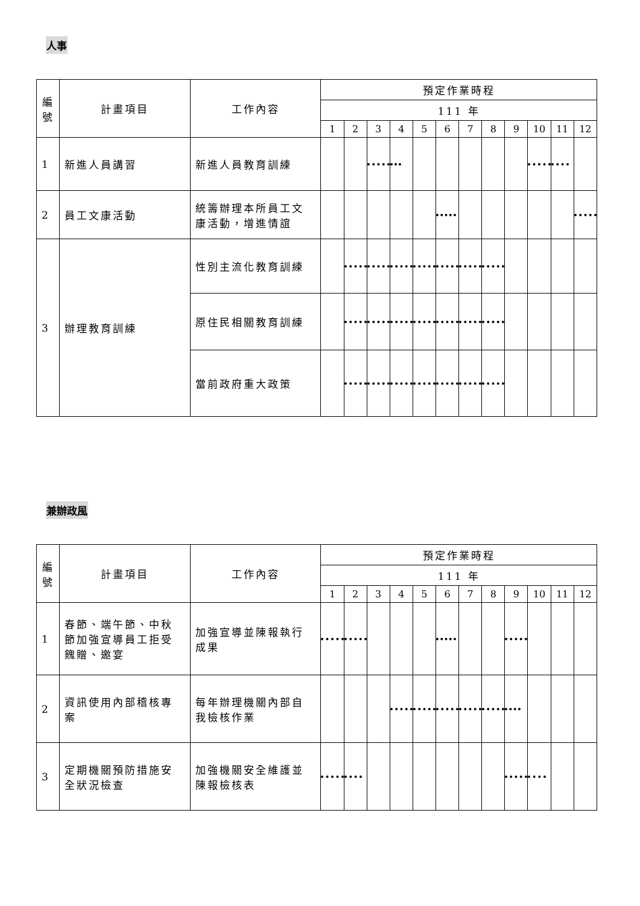人事
| 編 號 | 計畫項目 | 工作內容 | 預定作業時程 | | | | | | | | | | | |
| --- | --- | --- | --- | --- | --- | --- | --- | --- | --- | --- | --- | --- | --- | --- |
| | | | 111 年 | | | | | | | | | | | |
| | | | 1 | 2 | 3 | 4 | 5 | 6 | 7 | 8 | 9 | 10 | 11 | 12 |
| 1 | 新進人員講習 | 新進人員教育訓練 | | | | | | | | | | | | |
| 2 | 員工文康活動 | 統籌辦理本所員工文康活動，增進情誼 | | | | | | | | | | | | |
| 3 | 辦理教育訓練 | 性別主流化教育訓練 | | | | | | | | | | | | |
| | | 原住民相關教育訓練 | | | | | | | | | | | | |
| | | 當前政府重大政策 | | | | | | | | | | | | |
兼辦政風
| 編 號 | 計畫項目 | 工作內容 | 預定作業時程 | | | | | | | | | | | |
| --- | --- | --- | --- | --- | --- | --- | --- | --- | --- | --- | --- | --- | --- | --- |
| | | | 111 年 | | | | | | | | | | | |
| | | | 1 | 2 | 3 | 4 | 5 | 6 | 7 | 8 | 9 | 10 | 11 | 12 |
| 1 | 春節、端午節、中秋節加強宣導員工拒受餽贈、邀宴 | 加強宣導並陳報執行成果 | | | | | | | | | | | | |
| 2 | 資訊使用內部稽核專案 | 每年辦理機關內部自我檢核作業 | | | | | | | | | | | | |
| 3 | 定期機關預防措施安全狀況檢查 | 加強機關安全維護並陳報檢核表 | | | | | | | | | | | | |